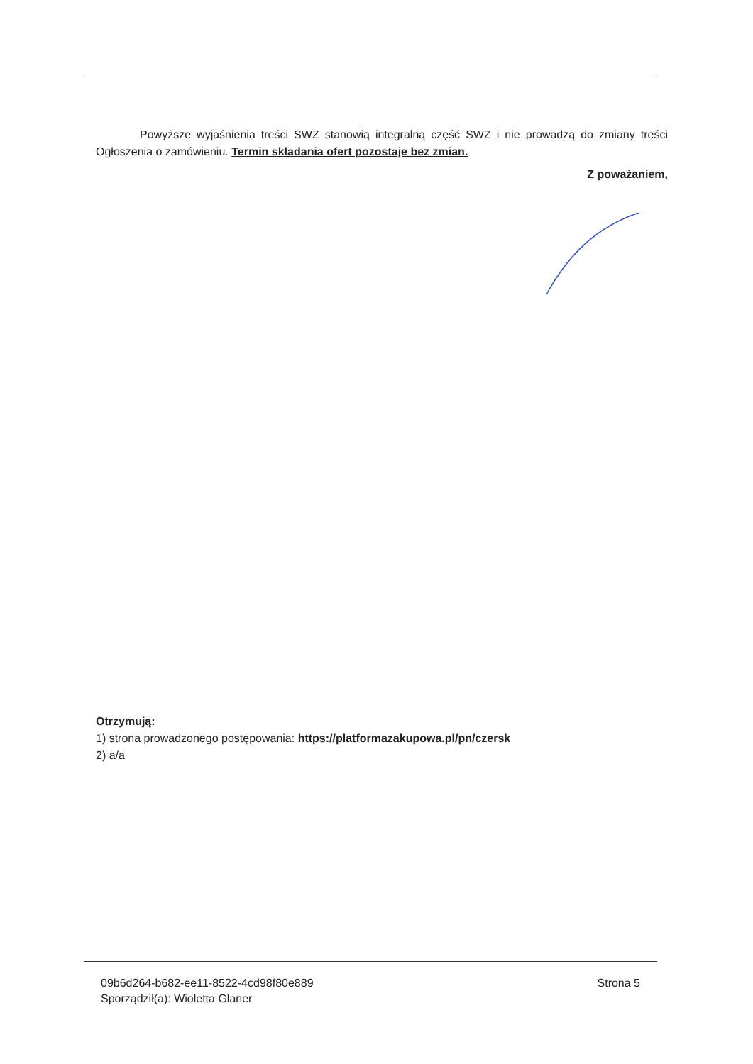Powyższe wyjaśnienia treści SWZ stanowią integralną część SWZ i nie prowadzą do zmiany treści Ogłoszenia o zamówieniu. Termin składania ofert pozostaje bez zmian.
Z poważaniem,
Otrzymują:
1) strona prowadzonego postępowania: https://platformazakupowa.pl/pn/czersk
2) a/a
09b6d264-b682-ee11-8522-4cd98f80e889
Sporządził(a): Wioletta Glaner
Strona 5